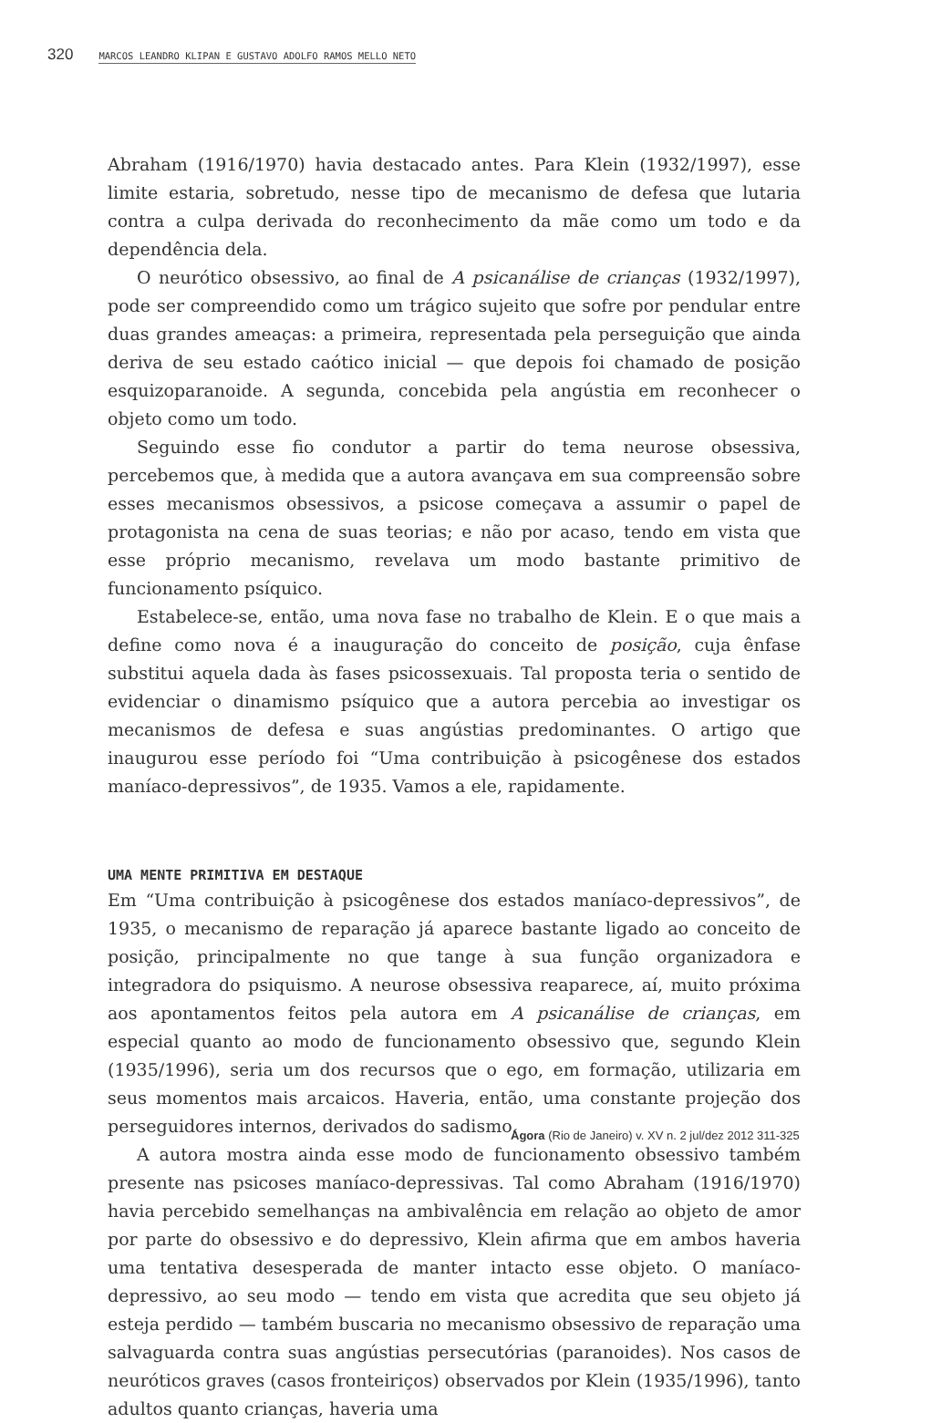320 MARCOS LEANDRO KLIPAN E GUSTAVO ADOLFO RAMOS MELLO NETO
Abraham (1916/1970) havia destacado antes. Para Klein (1932/1997), esse limite estaria, sobretudo, nesse tipo de mecanismo de defesa que lutaria contra a culpa derivada do reconhecimento da mãe como um todo e da dependência dela.
O neurótico obsessivo, ao final de A psicanálise de crianças (1932/1997), pode ser compreendido como um trágico sujeito que sofre por pendular entre duas grandes ameaças: a primeira, representada pela perseguição que ainda deriva de seu estado caótico inicial — que depois foi chamado de posição esquizoparanoide. A segunda, concebida pela angústia em reconhecer o objeto como um todo.
Seguindo esse fio condutor a partir do tema neurose obsessiva, percebemos que, à medida que a autora avançava em sua compreensão sobre esses mecanismos obsessivos, a psicose começava a assumir o papel de protagonista na cena de suas teorias; e não por acaso, tendo em vista que esse próprio mecanismo, revelava um modo bastante primitivo de funcionamento psíquico.
Estabelece-se, então, uma nova fase no trabalho de Klein. E o que mais a define como nova é a inauguração do conceito de posição, cuja ênfase substitui aquela dada às fases psicossexuais. Tal proposta teria o sentido de evidenciar o dinamismo psíquico que a autora percebia ao investigar os mecanismos de defesa e suas angústias predominantes. O artigo que inaugurou esse período foi “Uma contribuição à psicogênese dos estados maníaco-depressivos”, de 1935. Vamos a ele, rapidamente.
UMA MENTE PRIMITIVA EM DESTAQUE
Em “Uma contribuição à psicogênese dos estados maníaco-depressivos”, de 1935, o mecanismo de reparação já aparece bastante ligado ao conceito de posição, principalmente no que tange à sua função organizadora e integradora do psiquismo. A neurose obsessiva reaparece, aí, muito próxima aos apontamentos feitos pela autora em A psicanálise de crianças, em especial quanto ao modo de funcionamento obsessivo que, segundo Klein (1935/1996), seria um dos recursos que o ego, em formação, utilizaria em seus momentos mais arcaicos. Haveria, então, uma constante projeção dos perseguidores internos, derivados do sadismo.
A autora mostra ainda esse modo de funcionamento obsessivo também presente nas psicoses maníaco-depressivas. Tal como Abraham (1916/1970) havia percebido semelhanças na ambivalência em relação ao objeto de amor por parte do obsessivo e do depressivo, Klein afirma que em ambos haveria uma tentativa desesperada de manter intacto esse objeto. O maníaco-depressivo, ao seu modo — tendo em vista que acredita que seu objeto já esteja perdido — também buscaria no mecanismo obsessivo de reparação uma salvaguarda contra suas angústias persecutórias (paranoides). Nos casos de neuróticos graves (casos fronteiriços) observados por Klein (1935/1996), tanto adultos quanto crianças, haveria uma
Ágora (Rio de Janeiro) v. XV n. 2 jul/dez 2012 311-325